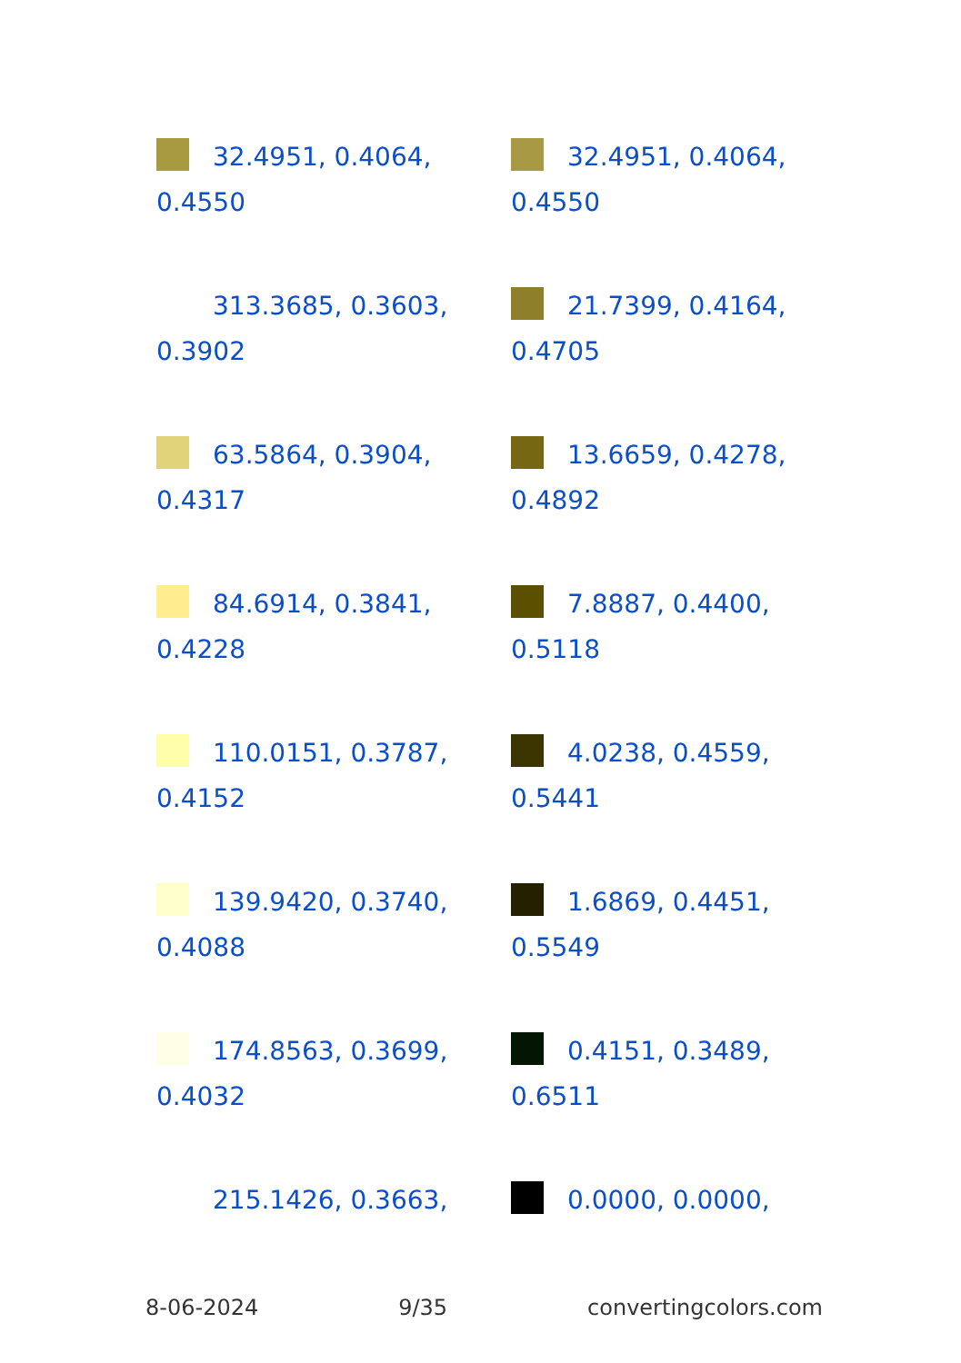32.4951, 0.4064, 0.4550
32.4951, 0.4064, 0.4550
313.3685, 0.3603, 0.3902
21.7399, 0.4164, 0.4705
63.5864, 0.3904, 0.4317
13.6659, 0.4278, 0.4892
84.6914, 0.3841, 0.4228
7.8887, 0.4400, 0.5118
110.0151, 0.3787, 0.4152
4.0238, 0.4559, 0.5441
139.9420, 0.3740, 0.4088
1.6869, 0.4451, 0.5549
174.8563, 0.3699, 0.4032
0.4151, 0.3489, 0.6511
215.1426, 0.3663,
0.0000, 0.0000,
8-06-2024 9/35 convertingcolors.com